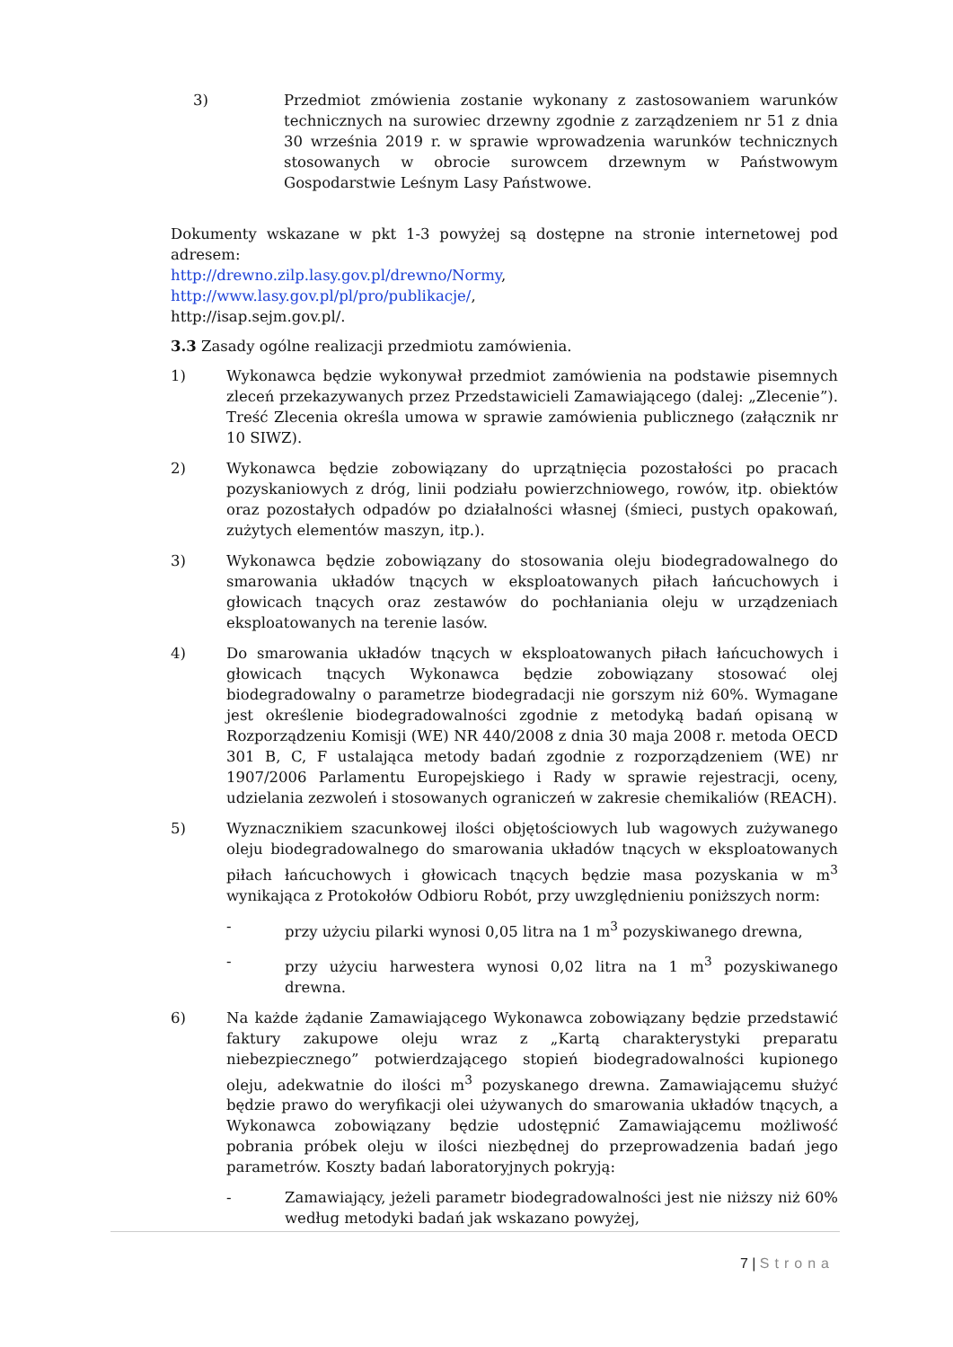3) Przedmiot zmówienia zostanie wykonany z zastosowaniem warunków technicznych na surowiec drzewny zgodnie z zarządzeniem nr 51 z dnia 30 września 2019 r. w sprawie wprowadzenia warunków technicznych stosowanych w obrocie surowcem drzewnym w Państwowym Gospodarstwie Leśnym Lasy Państwowe.
Dokumenty wskazane w pkt 1-3 powyżej są dostępne na stronie internetowej pod adresem:
http://drewno.zilp.lasy.gov.pl/drewno/Normy,
http://www.lasy.gov.pl/pl/pro/publikacje/,
http://isap.sejm.gov.pl/.
3.3 Zasady ogólne realizacji przedmiotu zamówienia.
1) Wykonawca będzie wykonywał przedmiot zamówienia na podstawie pisemnych zleceń przekazywanych przez Przedstawicieli Zamawiającego (dalej: „Zlecenie”). Treść Zlecenia określa umowa w sprawie zamówienia publicznego (załącznik nr 10 SIWZ).
2) Wykonawca będzie zobowiązany do uprzątnięcia pozostałości po pracach pozyskaniowych z dróg, linii podziału powierzchniowego, rowów, itp. obiektów oraz pozostałych odpadów po działalności własnej (śmieci, pustych opakowań, zużytych elementów maszyn, itp.).
3) Wykonawca będzie zobowiązany do stosowania oleju biodegradowalnego do smarowania układów tnących w eksploatowanych piłach łańcuchowych i głowicach tnących oraz zestawów do pochłaniania oleju w urządzeniach eksploatowanych na terenie lasów.
4) Do smarowania układów tnących w eksploatowanych piłach łańcuchowych i głowicach tnących Wykonawca będzie zobowiązany stosować olej biodegradowalny o parametrze biodegradacji nie gorszym niż 60%. Wymagane jest określenie biodegradowalności zgodnie z metodyką badań opisaną w Rozporządzeniu Komisji (WE) NR 440/2008 z dnia 30 maja 2008 r. metoda OECD 301 B, C, F ustalająca metody badań zgodnie z rozporządzeniem (WE) nr 1907/2006 Parlamentu Europejskiego i Rady w sprawie rejestracji, oceny, udzielania zezwoleń i stosowanych ograniczeń w zakresie chemikaliów (REACH).
5) Wyznacznikiem szacunkowej ilości objętościowych lub wagowych zużywanego oleju biodegradowalnego do smarowania układów tnących w eksploatowanych piłach łańcuchowych i głowicach tnących będzie masa pozyskania w m<sup>3</sup> wynikająca z Protokołów Odbioru Robót, przy uwzględnieniu poniższych norm:
- przy użyciu pilarki wynosi 0,05 litra na 1 m<sup>3</sup> pozyskiwanego drewna,
- przy użyciu harwestera wynosi 0,02 litra na 1 m<sup>3</sup> pozyskiwanego drewna.
6) Na każde żądanie Zamawiającego Wykonawca zobowiązany będzie przedstawić faktury zakupowe oleju wraz z „Kartą charakterystyki preparatu niebezpiecznego” potwierdzającego stopień biodegradowalności kupionego oleju, adekwatnie do ilości m<sup>3</sup> pozyskanego drewna. Zamawiającemu służyć będzie prawo do weryfikacji olei używanych do smarowania układów tnących, a Wykonawca zobowiązany będzie udostępnić Zamawiającemu możliwość pobrania próbek oleju w ilości niezbędnej do przeprowadzenia badań jego parametrów. Koszty badań laboratoryjnych pokryją:
- Zamawiający, jeżeli parametr biodegradowalności jest nie niższy niż 60% według metodyki badań jak wskazano powyżej,
7 | Strona